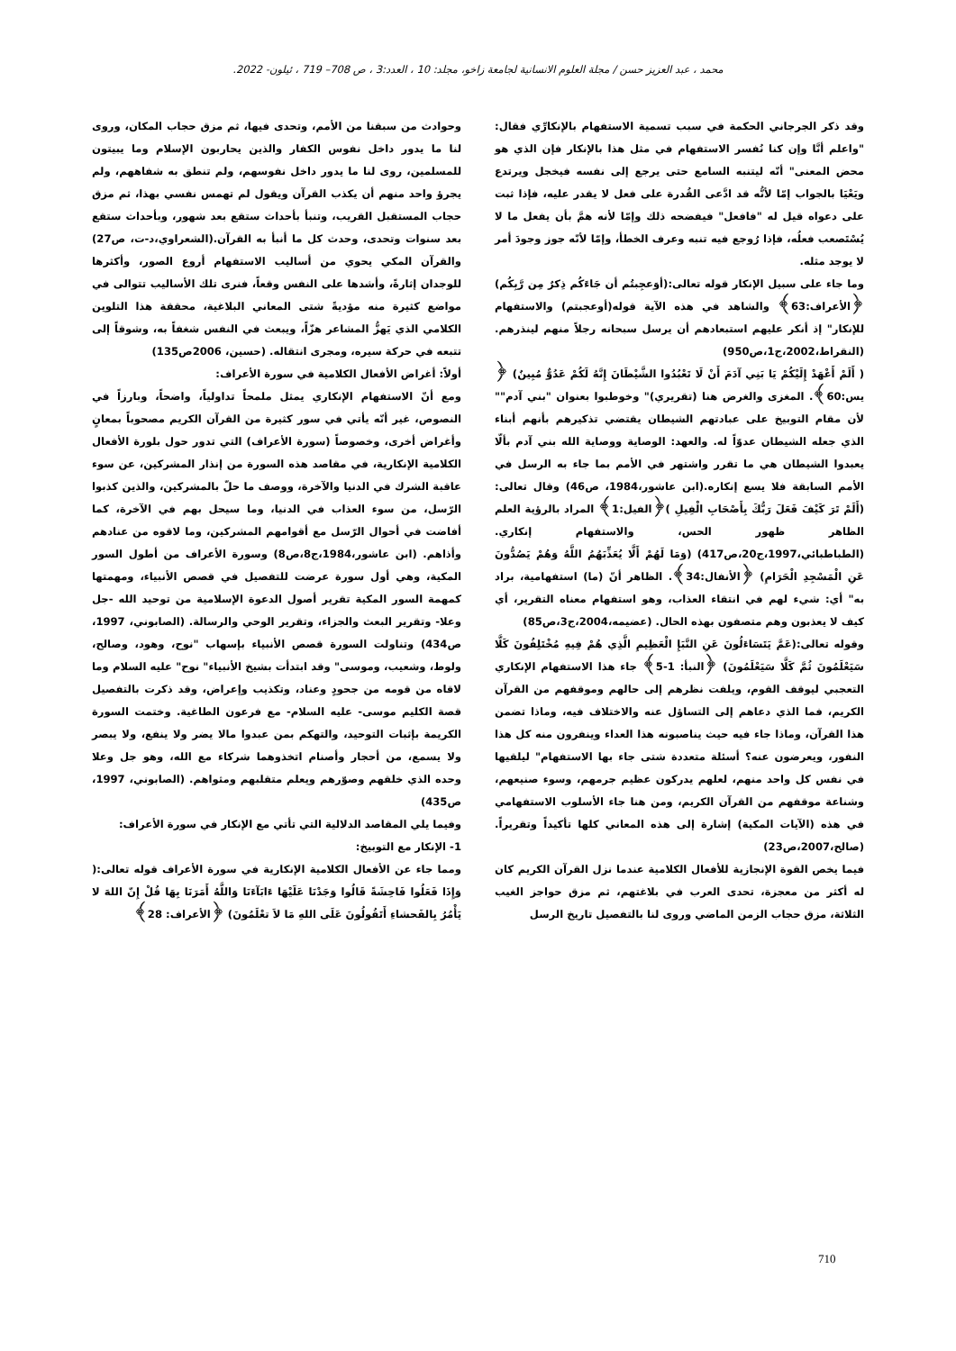محمد ، عبد العزيز حسن / مجلة العلوم الانسانية لجامعة زاخو، مجلد: 10 ، العدد:3 ، ص 708– 719 ، ئيلون- 2022.
وقد ذكر الجرجاني الحكمة في سبب تسمية الاستفهام بالإنكارِّي فقال: "واعلم أنَّا وإن كنا نُفسر الاستفهام في مثل هذا بالإنكار فإن الذي هو محض المعنى" أنّه ليتنبه السامع حتى يرجع إلى نفسه فيخجل ويرتدع ويَعْيَا بالجواب إمّا لأنُّه قد ادَّعى القُدرة على فعل لا يقدر عليه، فإذا ثبت على دعواه قيل له "فافعل" فيفضحه ذلك وإمّا لأنه همَّ بأن يفعل ما لا يُسْتَصعب فعلُه، فإذا رُوجع فيه تنبه وعرف الخطأ، وإمّا لأنّه جوز وجودَ أمر لا يوجد مثله.
وما جاء على سبيل الإنكار قوله تعالى:(أوَعجِبتُم أن جَاءَكُم ذِكرٌ مِن رَّبِكُم) ﴿الأعراف:63﴾ والشاهد في هذه الآية قوله(أوعجبتم) والاستفهام للإنكار" إذ أنكر عليهم استبعادهم أن يرسل سبحانه رجلاً منهم لينذرهم. (النقراط،2002،ج1،ص950)
( أَلَمْ أَعْهَدْ إِلَيْكُمْ يَا بَنِي آدَمَ أَنْ لَا تَعْبُدُوا الشَّيْطَانَ إِنَّهُ لَكُمْ عَدُوٌّ مُبِينٌ) ﴿ يس:60﴾. المغزى والغرض هنا (تقريري)" وخوطبوا بعنوان "بني آدم"" لأن مقام التوبيخ على عبادتهم الشيطان يقتضي تذكيرهم بأنهم أبناء الذي جعله الشيطان عدوّاً له. والعهد: الوصاية ووصاية الله بني آدم بألّا يعبدوا الشيطان هي ما تقرر واشتهر في الأمم بما جاء به الرسل في الأمم السابقة فلا يسع إنكاره.(ابن عاشور،1984، ص46) وقال تعالى: (أَلَمْ تَرَ كَيْفَ فَعَلَ رَبُّكَ بِأَصْحَابِ الْفِيلِ )﴿الفيل:1﴾ المراد بالرؤية العلم الظاهر ظهور الحس، والاستفهام إنكاري. (الطباطبائي،1997،ج20،ص417) (وَمَا لَهُمْ أَلَّا يُعَذِّبَهُمُ اللَّهُ وَهُمْ يَصُدُّونَ عَنِ الْمَسْجِدِ الْحَرَامِ) ﴿الأنفال:34﴾. الظاهر أنّ (ما) استفهامية، براد به" أي: شيء لهم في انتقاء العذاب، وهو استفهام معناه التقرير، أي كيف لا يعذبون وهم متصفون بهذه الحال. (عضيمه،2004،ج3،ص85)
وقوله تعالى:(عَمَّ يَتَسَاءَلُونَ عَنِ النَّبَإِ الْعَظِيمِ الَّذِي هُمْ فِيهِ مُخْتَلِفُونَ كَلَّا سَيَعْلَمُونَ ثُمَّ كَلَّا سَيَعْلَمُونَ) ﴿النبأ: 1-5﴾ جاء هذا الاستفهام الإنكاري التعجبي ليوقف القوم، ويلفت نظرهم إلى حالهم وموقفهم من القرآن الكريم، فما الذي دعاهم إلى التساؤل عنه والاختلاف فيه، وماذا تضمن هذا القرآن، وماذا جاء فيه حيث يناصبونه هذا العداء وينفرون منه كل هذا النفور، ويعرضون عنه؟ أسئلة متعددة شتى جاء بها الاستفهام" ليلقيها في نفس كل واحد منهم، لعلهم يدركون عظيم جرمهم، وسوء صنيعهم، وشناعة موقفهم من القرآن الكريم، ومن هنا جاء الأسلوب الاستفهامي في هذه (الآيات المكية) إشارة إلى هذه المعاني كلها تأكيداً وتقريراً.(صالح،2007،ص23)
فيما يخص القوة الإنجازية للأفعال الكلامية عندما نزل القرآن الكريم كان له أكثر من معجزة، تحدى العرب في بلاغتهم، ثم مزق حواجز الغيب الثلاثة، مزق حجاب الزمن الماضي وروى لنا بالتفصيل تاريخ الرسل
وحوادث من سبقنا من الأمم، وتحدى فيها، ثم مزق حجاب المكان، وروى لنا ما يدور داخل نفوس الكفار والذين يحاربون الإسلام وما يبيتون للمسلمين، روى لنا ما يدور داخل نفوسهم، ولم تنطق به شفاههم، ولم يجرؤ واحد منهم أن يكذب القرآن ويقول لم تهمس نفسي بهذا، ثم مزق حجاب المستقبل القريب، وتنبأ بأحداث ستقع بعد شهور، وبأحداث ستقع بعد سنوات وتحدى، وحدث كل ما أنبأ به القرآن.(الشعراوي،د-ت، ص27) والقرآن المكي يحوي من أساليب الاستفهام أروع الصور، وأكثرها للوجدان إثارةً، وأشدها على النفس وقعاً، فنرى تلك الأساليب تتوالى في مواضع كثيرة منه مؤديةً شتى المعاني البلاغية، محققة هذا التلوين الكلامي الذي يَهزُّ المشاعر هزّاً، ويبعث في النفس شغفاً به، وشوقاً إلى تتبعه في حركة سيره، ومجرى انتقاله. (حسين، 2006ص135)
أولاً: أغراض الأفعال الكلامية في سورة الأعراف:
ومع أنّ الاستفهام الإنكاري يمثل ملمحاً تداولياً، واضحاً، وبارزاً في النصوص، غير أنّه يأتي في سور كثيرة من القرآن الكريم مصحوباً بمعانٍ وأغراض أخرى، وخصوصاً (سورة الأعراف) التي تدور حول بلورة الأفعال الكلامية الإنكارية، في مقاصد هذه السورة من إنذار المشركين، عن سوء عاقبة الشرك في الدنيا والآخرة، ووصف ما حلّ بالمشركين، والذين كذبوا الرّسل، من سوء العذاب في الدنيا، وما سيحل بهم في الآخرة، كما أفاضت في أحوال الرّسل مع أقوامهم المشركين، وما لاقوه من عنادهم وأذاهم. (ابن عاشور،1984،ج8،ص8) وسورة الأعراف من أطول السور المكية، وهي أول سورة عرضت للتفصيل في قصص الأنبياء، ومهمتها كمهمة السور المكية تقرير أصول الدعوة الإسلامية من توحيد الله -جل وعلا- وتقرير البعث والجزاء، وتقرير الوحي والرسالة. (الصابوني، 1997، ص434) وتناولت السورة قصص الأنبياء بإسهاب "نوح، وهود، وصالح، ولوط، وشعيب، وموسى" وقد ابتدأت بشيخ الأنبياء" نوح" عليه السلام وما لاقاه من قومه من جحودٍ وعناد، وتكذيب وإعراض، وقد ذكرت بالتفصيل قصة الكليم موسى- عليه السلام- مع فرعون الطاغية. وختمت السورة الكريمة بإثبات التوحيد، والتهكم بمن عبدوا مالا يضر ولا ينفع، ولا يبصر ولا يسمع، من أحجار وأصنام اتخذوهما شركاء مع الله، وهو جل وعلا وحده الذي خلقهم وصوّرهم ويعلم متقلبهم ومثواهم. (الصابوني، 1997، ص435)
وفيما يلي المقاصد الدلالية التي تأتي مع الإنكار في سورة الأعراف:
1- الإنكار مع التوبيخ:
ومما جاء عن الأفعال الكلامية الإنكارية في سورة الأعراف قوله تعالى:( وَإِذَا فَعَلُوا فَاحِشَةً قَالُوا وَجَدْنَا عَلَيْهَا ءَابَآءَنَا وَاللَّهُ أَمَرَنَا بِهَا قُلْ إِنّ اللهَ لا يَأْمُرُ بِالفَحشاءِ أَتَقُولُونَ عَلَى اللهِ مَا لاَ تعْلَمُونَ) ﴿الأعراف: 28﴾
710